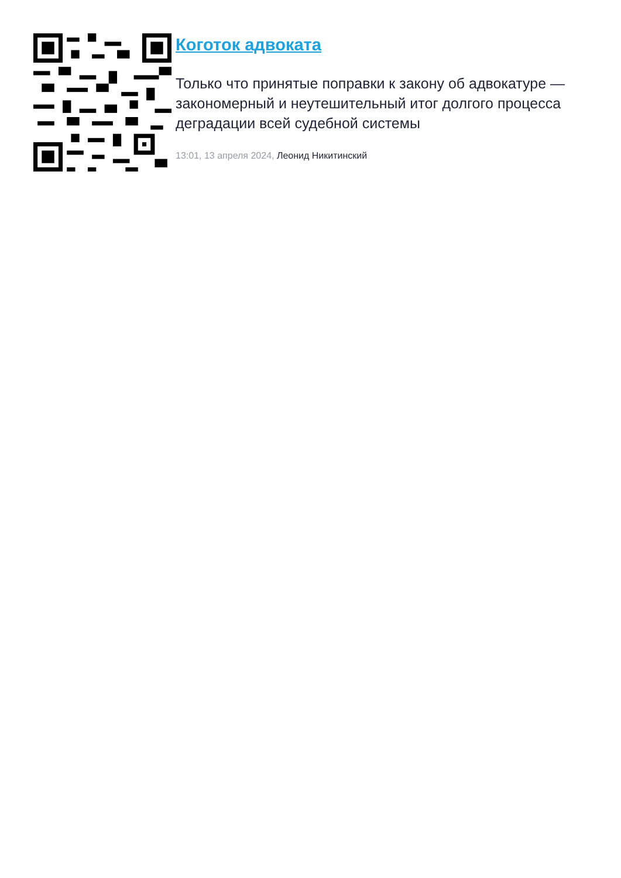Коготок адвоката
Только что принятые поправки к закону об адвокатуре — закономерный и неутешительный итог долгого процесса деградации всей судебной системы
13:01, 13 апреля 2024, Леонид Никитинский